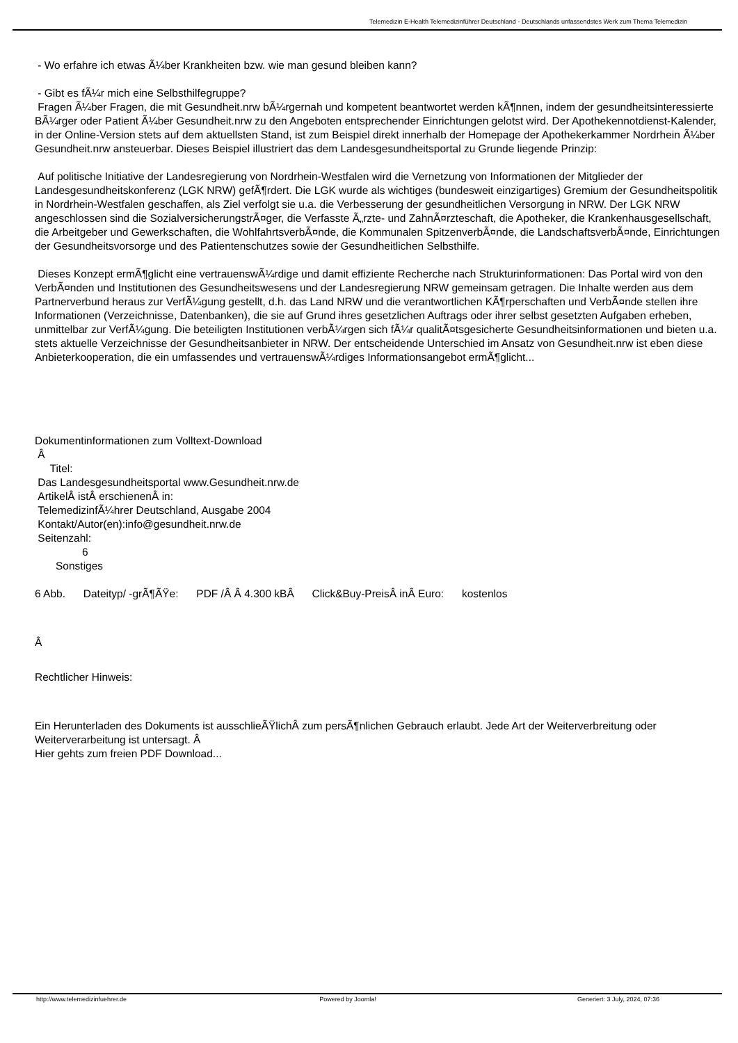Telemedizin E-Health Telemedizinführer Deutschland - Deutschlands unfassendstes Werk zum Thema Telemedizin
- Wo erfahre ich etwas Ã¼ber Krankheiten bzw. wie man gesund bleiben kann?
- Gibt es fÃ¼r mich eine Selbsthilfegruppe?
Fragen Ã¼ber Fragen, die mit Gesundheit.nrw bÃ¼rgernah und kompetent beantwortet werden kÃ¶nnen, indem der gesundheitsinteressierte BÃ¼rger oder Patient Ã¼ber Gesundheit.nrw zu den Angeboten entsprechender Einrichtungen gelotst wird. Der Apothekennotdienst-Kalender, in der Online-Version stets auf dem aktuellsten Stand, ist zum Beispiel direkt innerhalb der Homepage der Apothekerkammer Nordrhein Ã¼ber Gesundheit.nrw ansteuerbar. Dieses Beispiel illustriert das dem Landesgesundheitsportal zu Grunde liegende Prinzip:
Auf politische Initiative der Landesregierung von Nordrhein-Westfalen wird die Vernetzung von Informationen der Mitglieder der Landesgesundheitskonferenz (LGK NRW) gefÃ¶rdert. Die LGK wurde als wichtiges (bundesweit einzigartiges) Gremium der Gesundheitspolitik in Nordrhein-Westfalen geschaffen, als Ziel verfolgt sie u.a. die Verbesserung der gesundheitlichen Versorgung in NRW. Der LGK NRW angeschlossen sind die SozialversicherungstrÃ¤ger, die Verfasste Ã„rzte- und ZahnÃ¤rzteschaft, die Apotheker, die Krankenhausgesellschaft, die Arbeitgeber und Gewerkschaften, die WohlfahrtsverbÃ¤nde, die Kommunalen SpitzenverbÃ¤nde, die LandschaftsverbÃ¤nde, Einrichtungen der Gesundheitsvorsorge und des Patientenschutzes sowie der Gesundheitlichen Selbsthilfe.
Dieses Konzept ermÃ¶glicht eine vertrauenswÃ¼rdige und damit effiziente Recherche nach Strukturinformationen: Das Portal wird von den VerbÃ¤nden und Institutionen des Gesundheitswesens und der Landesregierung NRW gemeinsam getragen. Die Inhalte werden aus dem Partnerverbund heraus zur VerfÃ¼gung gestellt, d.h. das Land NRW und die verantwortlichen KÃ¶rperschaften und VerbÃ¤nde stellen ihre Informationen (Verzeichnisse, Datenbanken), die sie auf Grund ihres gesetzlichen Auftrags oder ihrer selbst gesetzten Aufgaben erheben, unmittelbar zur VerfÃ¼gung. Die beteiligten Institutionen verbÃ¼rgen sich fÃ¼r qualitÃ¤tsgesicherte Gesundheitsinformationen und bieten u.a. stets aktuelle Verzeichnisse der Gesundheitsanbieter in NRW. Der entscheidende Unterschied im Ansatz von Gesundheit.nrw ist eben diese Anbieterkooperation, die ein umfassendes und vertrauenswÃ¼rdiges Informationsangebot ermÃ¶glicht...
Dokumentinformationen zum Volltext-Download
Â
Titel:
Das Landesgesundheitsportal www.Gesundheit.nrw.de
ArtikelÂ istÂ erschienenÂ in:
TelemedizinfÃ¼hrer Deutschland, Ausgabe 2004
Kontakt/Autor(en):info@gesundheit.nrw.de
Seitenzahl:
6
Sonstiges
6 Abb. Dateityp/ -grÃ¶ÃŸe: PDF /Â Â 4.300 kBÂ Click&Buy-PreisÂ inÂ Euro: kostenlos
Â
Rechtlicher Hinweis:
Ein Herunterladen des Dokuments ist ausschlieÃŸlichÂ zum persÃ¶nlichen Gebrauch erlaubt. Jede Art der Weiterverbreitung oder Weiterverarbeitung ist untersagt. Â
Hier gehts zum freien PDF Download...
http://www.telemedizinfuehrer.de Powered by Joomla! Generiert: 3 July, 2024, 07:36